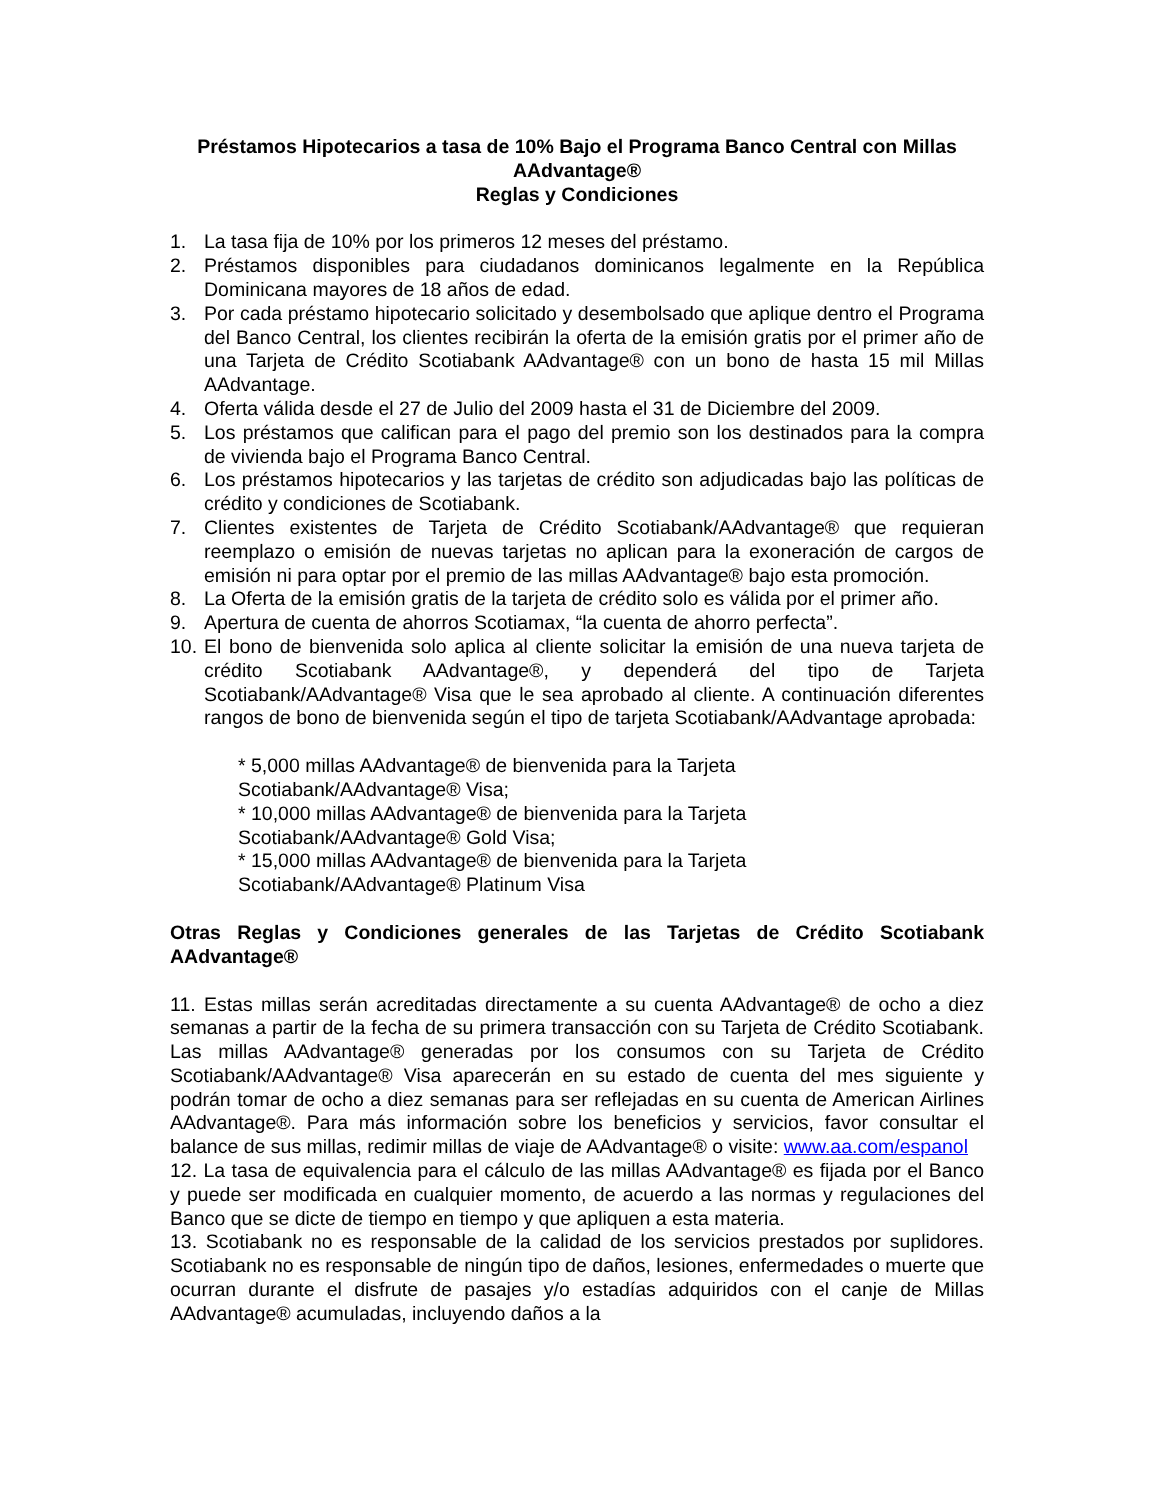Préstamos Hipotecarios a tasa de 10% Bajo el Programa Banco Central con Millas AAdvantage®
Reglas y Condiciones
1. La tasa fija de 10% por los primeros 12 meses del préstamo.
2. Préstamos disponibles para ciudadanos dominicanos legalmente en la República Dominicana mayores de 18 años de edad.
3. Por cada préstamo hipotecario solicitado y desembolsado que aplique dentro el Programa del Banco Central, los clientes recibirán la oferta de la emisión gratis por el primer año de una Tarjeta de Crédito Scotiabank AAdvantage® con un bono de hasta 15 mil Millas AAdvantage.
4. Oferta válida desde el 27 de Julio del 2009 hasta el 31 de Diciembre del 2009.
5. Los préstamos que califican para el pago del premio son los destinados para la compra de vivienda bajo el Programa Banco Central.
6. Los préstamos hipotecarios y las tarjetas de crédito son adjudicadas bajo las políticas de crédito y condiciones de Scotiabank.
7. Clientes existentes de Tarjeta de Crédito Scotiabank/AAdvantage® que requieran reemplazo o emisión de nuevas tarjetas no aplican para la exoneración de cargos de emisión ni para optar por el premio de las millas AAdvantage® bajo esta promoción.
8. La Oferta de la emisión gratis de la tarjeta de crédito solo es válida por el primer año.
9. Apertura de cuenta de ahorros Scotiamax, “la cuenta de ahorro perfecta”.
10.
El bono de bienvenida solo aplica al cliente solicitar la emisión de una nueva tarjeta de crédito Scotiabank AAdvantage®, y dependerá del tipo de Tarjeta Scotiabank/AAdvantage® Visa que le sea aprobado al cliente. A continuación diferentes rangos de bono de bienvenida según el tipo de tarjeta Scotiabank/AAdvantage aprobada:
* 5,000 millas AAdvantage® de bienvenida para la Tarjeta
Scotiabank/AAdvantage® Visa;
* 10,000 millas AAdvantage® de bienvenida para la Tarjeta
Scotiabank/AAdvantage® Gold Visa;
* 15,000 millas AAdvantage® de bienvenida para la Tarjeta
Scotiabank/AAdvantage® Platinum Visa
Otras Reglas y Condiciones generales de las Tarjetas de Crédito Scotiabank AAdvantage®
11. Estas millas serán acreditadas directamente a su cuenta AAdvantage® de ocho a diez semanas a partir de la fecha de su primera transacción con su Tarjeta de Crédito Scotiabank. Las millas AAdvantage® generadas por los consumos con su Tarjeta de Crédito Scotiabank/AAdvantage® Visa aparecerán en su estado de cuenta del mes siguiente y podrán tomar de ocho a diez semanas para ser reflejadas en su cuenta de American Airlines AAdvantage®. Para más información sobre los beneficios y servicios, favor consultar el balance de sus millas, redimir millas de viaje de AAdvantage® o visite: www.aa.com/espanol
12. La tasa de equivalencia para el cálculo de las millas AAdvantage® es fijada por el Banco y puede ser modificada en cualquier momento, de acuerdo a las normas y regulaciones del Banco que se dicte de tiempo en tiempo y que apliquen a esta materia.
13. Scotiabank no es responsable de la calidad de los servicios prestados por suplidores. Scotiabank no es responsable de ningún tipo de daños, lesiones, enfermedades o muerte que ocurran durante el disfrute de pasajes y/o estadías adquiridos con el canje de Millas AAdvantage® acumuladas, incluyendo daños a la